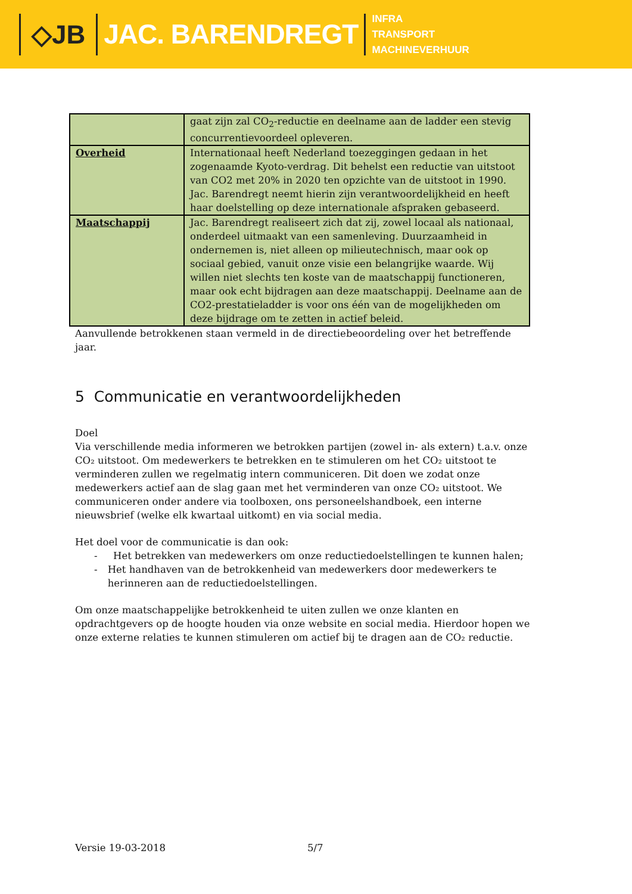◇JB JAC. BARENDREGT
INFRA
TRANSPORT
MACHINEVERHUUR
| | gaat zijn zal CO<sub>2</sub>-reductie en deelname aan de ladder een stevig concurrentievoordeel opleveren. |
| Overheid | Internationaal heeft Nederland toezeggingen gedaan in het zogenaamde Kyoto-verdrag. Dit behelst een reductie van uitstoot van CO2 met 20% in 2020 ten opzichte van de uitstoot in 1990. Jac. Barendregt neemt hierin zijn verantwoordelijkheid en heeft haar doelstelling op deze internationale afspraken gebaseerd. |
| Maatschappij | Jac. Barendregt realiseert zich dat zij, zowel locaal als nationaal, onderdeel uitmaakt van een samenleving. Duurzaamheid in ondernemen is, niet alleen op milieutechnisch, maar ook op sociaal gebied, vanuit onze visie een belangrijke waarde. Wij willen niet slechts ten koste van de maatschappij functioneren, maar ook echt bijdragen aan deze maatschappij. Deelname aan de CO2-prestatieladder is voor ons één van de mogelijkheden om deze bijdrage om te zetten in actief beleid. |
Aanvullende betrokkenen staan vermeld in de directiebeoordeling over het betreffende jaar.
5 Communicatie en verantwoordelijkheden
Doel
Via verschillende media informeren we betrokken partijen (zowel in- als extern) t.a.v. onze CO₂ uitstoot. Om medewerkers te betrekken en te stimuleren om het CO₂ uitstoot te verminderen zullen we regelmatig intern communiceren. Dit doen we zodat onze medewerkers actief aan de slag gaan met het verminderen van onze CO₂ uitstoot. We communiceren onder andere via toolboxen, ons personeelshandboek, een interne nieuwsbrief (welke elk kwartaal uitkomt) en via social media.
Het doel voor de communicatie is dan ook:
- Het betrekken van medewerkers om onze reductiedoelstellingen te kunnen halen;
- Het handhaven van de betrokkenheid van medewerkers door medewerkers te herinneren aan de reductiedoelstellingen.
Om onze maatschappelijke betrokkenheid te uiten zullen we onze klanten en opdrachtgevers op de hoogte houden via onze website en social media. Hierdoor hopen we onze externe relaties te kunnen stimuleren om actief bij te dragen aan de CO₂ reductie.
Versie 19-03-2018 5/7